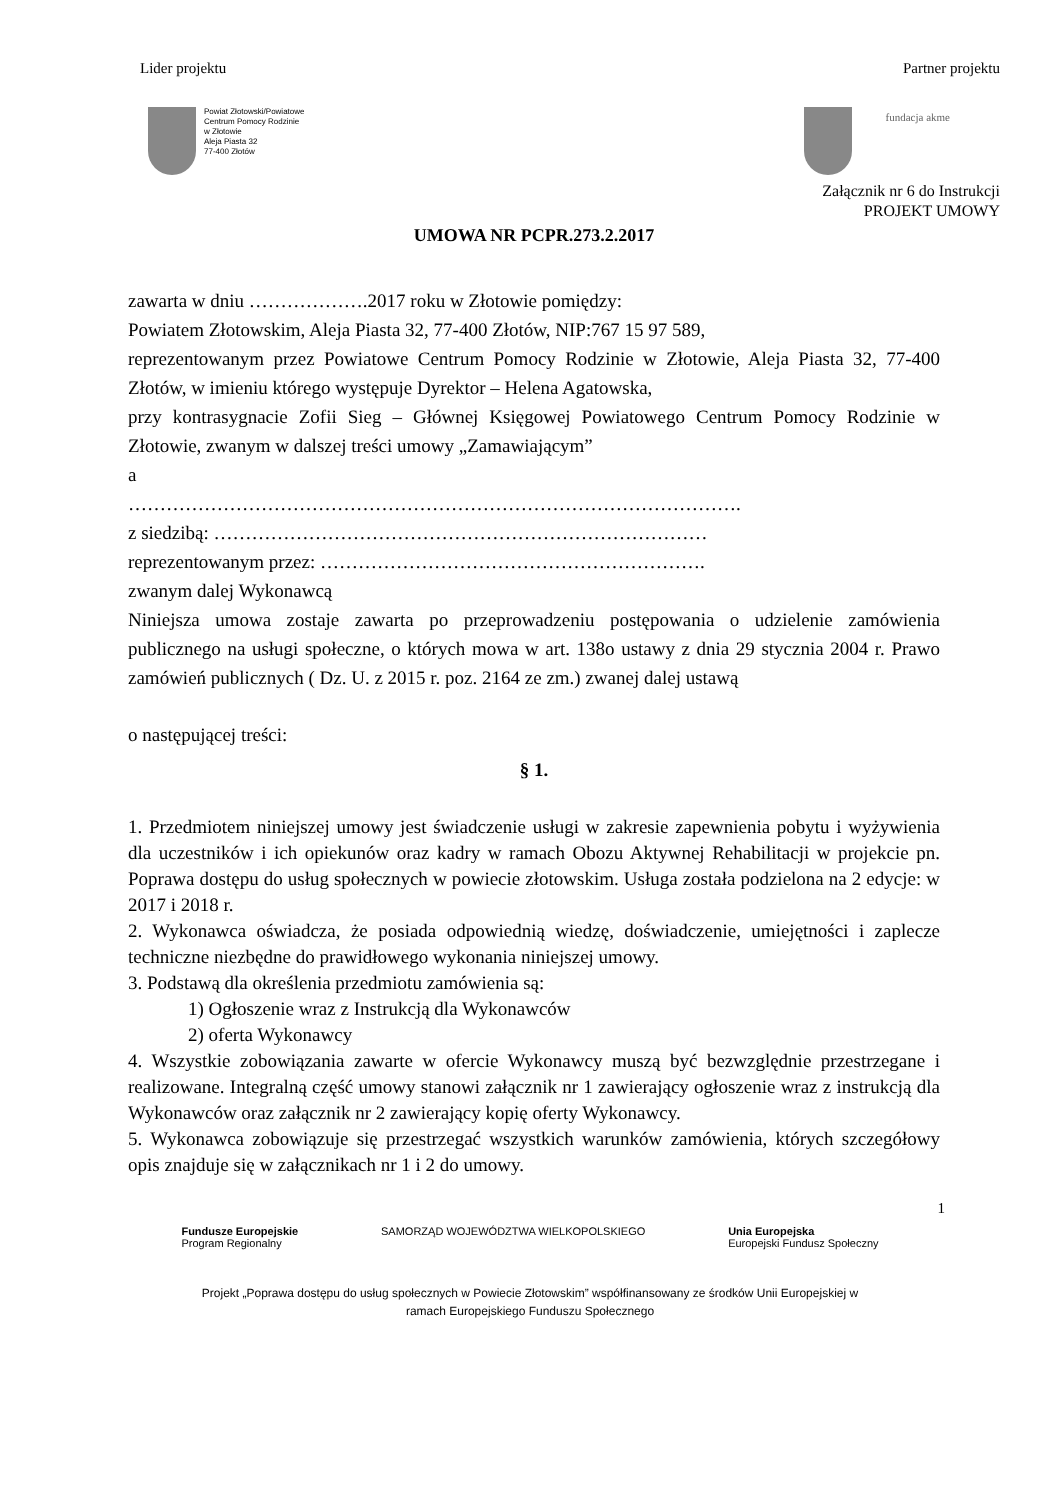Lider projektu Partner projektu
Powiat Złotowski/Powiatowe
Centrum Pomocy Rodzinie
w Złotowie
Aleja Piasta 32
77-400 Złotów
fundacja akme
Załącznik nr 6 do Instrukcji
PROJEKT UMOWY
UMOWA NR PCPR.273.2.2017
zawarta w dniu ……………….2017 roku w Złotowie pomiędzy:
Powiatem Złotowskim, Aleja Piasta 32, 77-400 Złotów, NIP:767 15 97 589,
reprezentowanym przez Powiatowe Centrum Pomocy Rodzinie w Złotowie, Aleja Piasta 32, 77-400 Złotów, w imieniu którego występuje Dyrektor – Helena Agatowska,
przy kontrasygnacie Zofii Sieg – Głównej Księgowej Powiatowego Centrum Pomocy Rodzinie w Złotowie, zwanym w dalszej treści umowy „Zamawiającym”
a
…………………………………………………………………………………….
z siedzibą: ……………………………………………………………………
reprezentowanym przez: …………………………………………………….
zwanym dalej Wykonawcą
Niniejsza umowa zostaje zawarta po przeprowadzeniu postępowania o udzielenie zamówienia publicznego na usługi społeczne, o których mowa w art. 138o ustawy z dnia 29 stycznia 2004 r. Prawo zamówień publicznych ( Dz. U. z 2015 r. poz. 2164 ze zm.) zwanej dalej ustawą
o następującej treści:
§ 1.
1. Przedmiotem niniejszej umowy jest świadczenie usługi w zakresie zapewnienia pobytu i wyżywienia dla uczestników i ich opiekunów oraz kadry w ramach Obozu Aktywnej Rehabilitacji w projekcie pn. Poprawa dostępu do usług społecznych w powiecie złotowskim. Usługa została podzielona na 2 edycje: w 2017 i 2018 r.
2. Wykonawca oświadcza, że posiada odpowiednią wiedzę, doświadczenie, umiejętności i zaplecze techniczne niezbędne do prawidłowego wykonania niniejszej umowy.
3. Podstawą dla określenia przedmiotu zamówienia są:
1) Ogłoszenie wraz z Instrukcją dla Wykonawców
2) oferta Wykonawcy
4. Wszystkie zobowiązania zawarte w ofercie Wykonawcy muszą być bezwzględnie przestrzegane i realizowane. Integralną część umowy stanowi załącznik nr 1 zawierający ogłoszenie wraz z instrukcją dla Wykonawców oraz załącznik nr 2 zawierający kopię oferty Wykonawcy.
5. Wykonawca zobowiązuje się przestrzegać wszystkich warunków zamówienia, których szczegółowy opis znajduje się w załącznikach nr 1 i 2 do umowy.
1
Fundusze Europejskie
Program Regionalny SAMORZĄD WOJEWÓDZTWA WIELKOPOLSKIEGO Unia Europejska
Europejski Fundusz Społeczny
Projekt „Poprawa dostępu do usług społecznych w Powiecie Złotowskim” współfinansowany ze środków Unii Europejskiej w
ramach Europejskiego Funduszu Społecznego